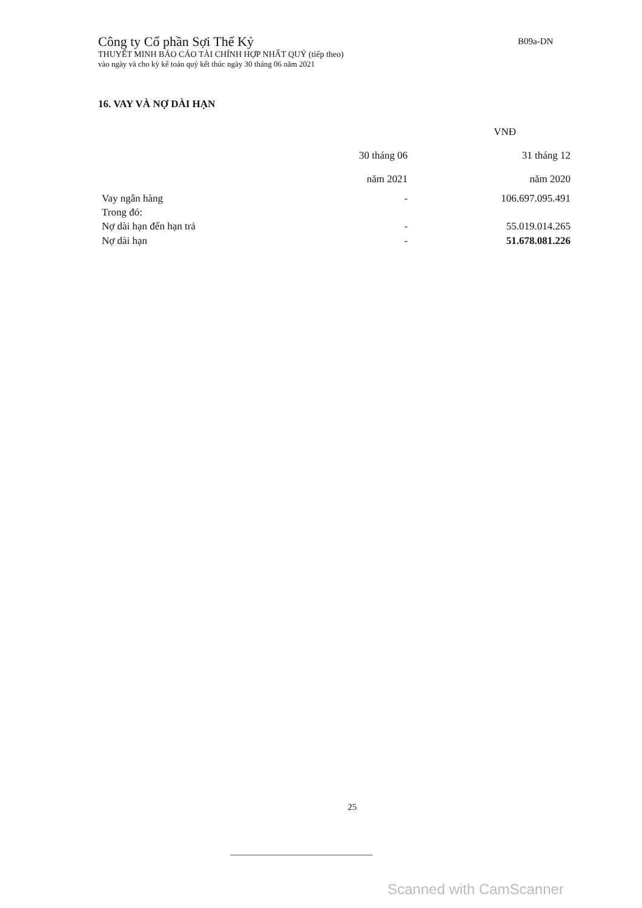Công ty Cổ phần Sợi Thế Kỷ
THUYẾT MINH BÁO CÁO TÀI CHÍNH HỢP NHẤT QUÝ (tiếp theo)
vào ngày và cho kỳ kế toán quý kết thúc ngày 30 tháng 06 năm 2021
B09a-DN
16. VAY VÀ NỢ DÀI HẠN
| | | VNĐ |
| | 30 tháng 06 | 31 tháng 12 |
| | năm 2021 | năm 2020 |
| Vay ngân hàng | - | 106.697.095.491 |
| Trong đó: | | |
| Nợ dài hạn đến hạn trả | - | 55.019.014.265 |
| Nợ dài hạn | - | 51.678.081.226 |
25
Scanned with CamScanner